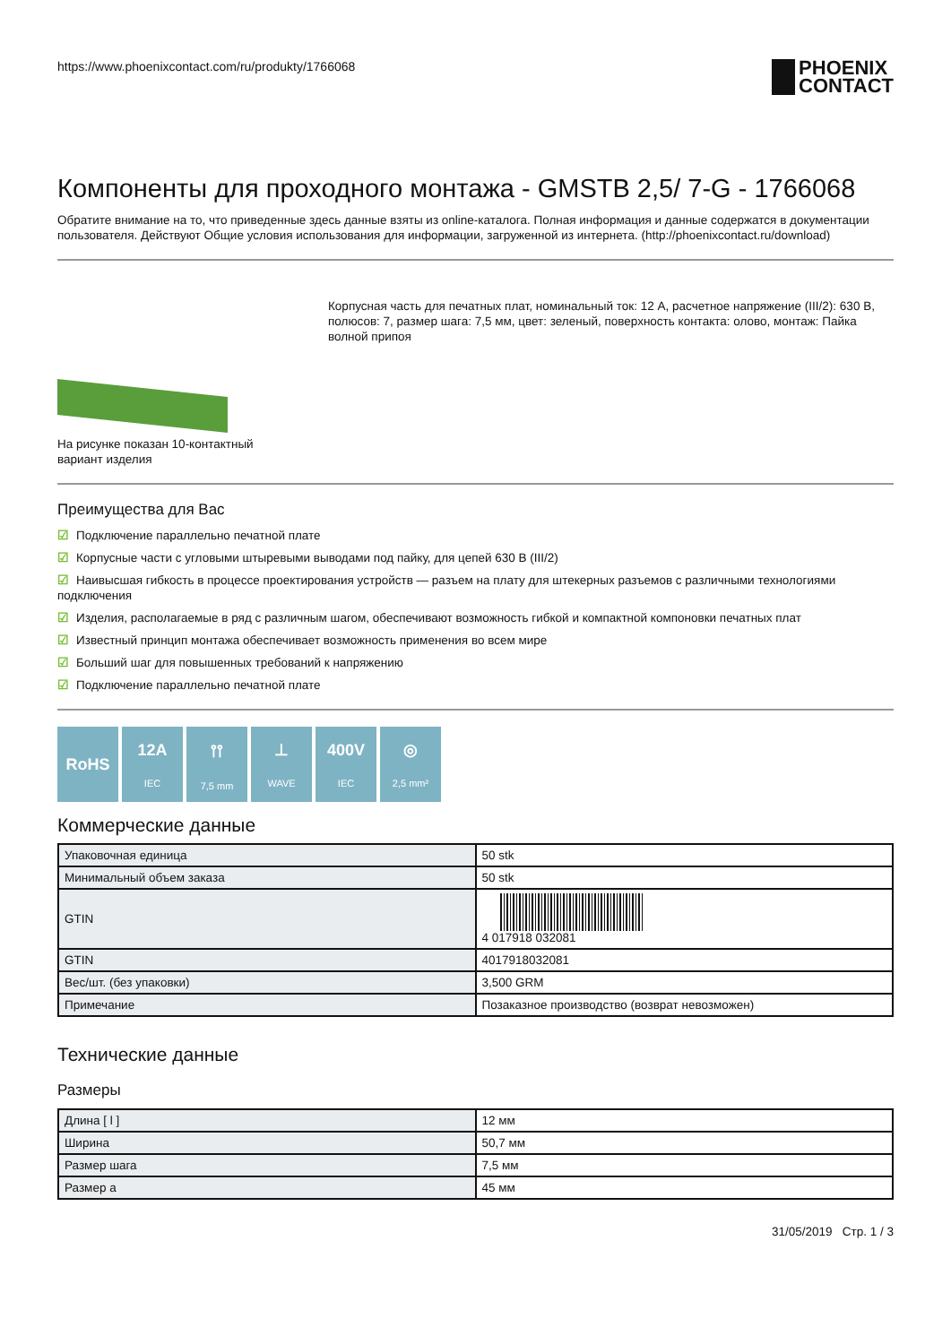https://www.phoenixcontact.com/ru/produkty/1766068
PHOENIX
CONTACT
Компоненты для проходного монтажа - GMSTB 2,5/ 7-G - 1766068
Обратите внимание на то, что приведенные здесь данные взяты из online-каталога. Полная информация и данные содержатся в документации пользователя. Действуют Общие условия использования для информации, загруженной из интернета. (http://phoenixcontact.ru/download)
На рисунке показан 10-контактный вариант изделия
Корпусная часть для печатных плат, номинальный ток: 12 A, расчетное напряжение (III/2): 630 В, полюсов: 7, размер шага: 7,5 мм, цвет: зеленый, поверхность контакта: олово, монтаж: Пайка волной припоя
Преимущества для Вас
☑ Подключение параллельно печатной плате
☑ Корпусные части с угловыми штыревыми выводами под пайку, для цепей 630 В (III/2)
☑ Наивысшая гибкость в процессе проектирования устройств — разъем на плату для штекерных разъемов с различными технологиями подключения
☑ Изделия, располагаемые в ряд с различным шагом, обеспечивают возможность гибкой и компактной компоновки печатных плат
☑ Известный принцип монтажа обеспечивает возможность применения во всем мире
☑ Больший шаг для повышенных требований к напряжению
☑ Подключение параллельно печатной плате
RoHS 12A
IEC
⫯⫯
7,5 mm
⊥
WAVE
400V
IEC
◎
2,5 mm²
Коммерческие данные
| Упаковочная единица | 50 stk |
| Минимальный объем заказа | 50 stk |
| GTIN | 4 017918 032081 |
| GTIN | 4017918032081 |
| Вес/шт. (без упаковки) | 3,500 GRM |
| Примечание | Позаказное производство (возврат невозможен) |
Технические данные
Размеры
| Длина [ l ] | 12 мм |
| Ширина | 50,7 мм |
| Размер шага | 7,5 мм |
| Размер a | 45 мм |
31/05/2019 Стр. 1 / 3